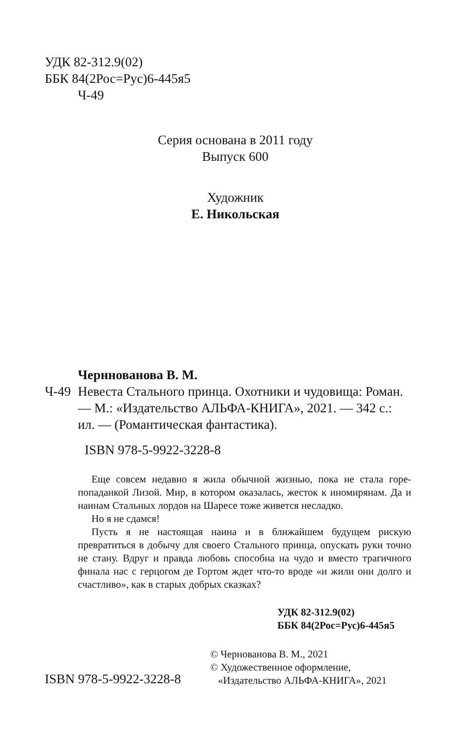УДК 82-312.9(02)
ББК 84(2Рос=Рус)6-445я5
Ч-49
Серия основана в 2011 году
Выпуск 600
Художник
Е. Никольская
Черннованова В. М.
Ч-49 Невеста Стального принца. Охотники и чудовища: Роман. — М.: «Издательство АЛЬФА-КНИГА», 2021. — 342 с.: ил. — (Романтическая фантастика).
ISBN 978-5-9922-3228-8
Еще совсем недавно я жила обычной жизнью, пока не стала горе-попаданкой Лизой. Мир, в котором оказалась, жесток к иномирянам. Да и наинам Стальных лордов на Шаресе тоже живется несладко.
Но я не сдамся!
Пусть я не настоящая наина и в ближайшем будущем рискую превратиться в добычу для своего Стального принца, опускать руки точно не стану. Вдруг и правда любовь способна на чудо и вместо трагичного финала нас с герцогом де Гортом ждет что-то вроде «и жили они долго и счастливо», как в старых добрых сказках?
УДК 82-312.9(02)
ББК 84(2Рос=Рус)6-445я5
ISBN 978-5-9922-3228-8
© Чернованова В. М., 2021
© Художественное оформление,
«Издательство АЛЬФА-КНИГА», 2021